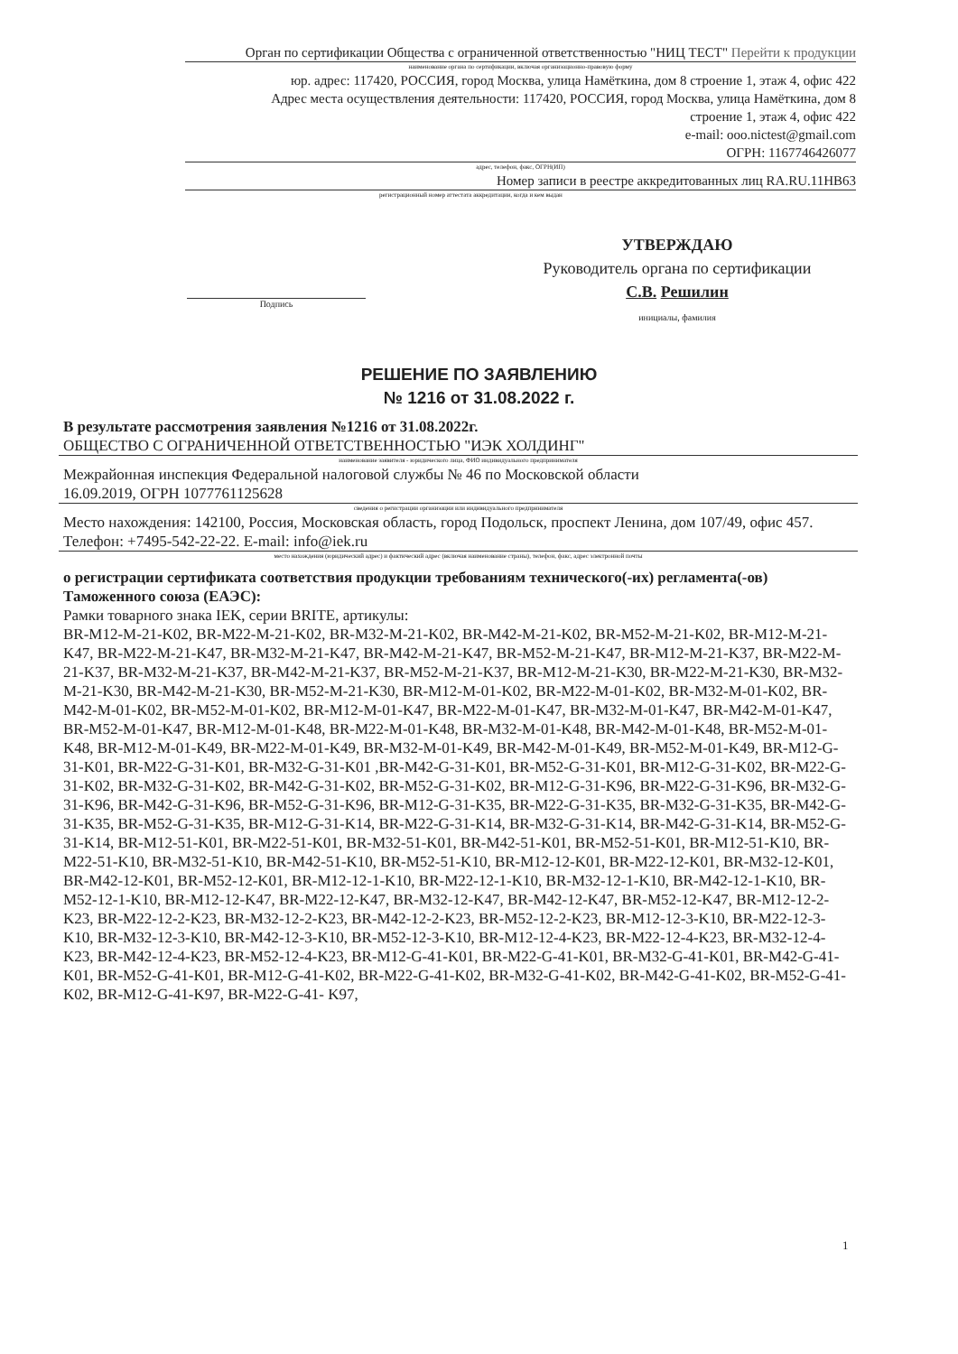Орган по сертификации Общества с ограниченной ответственностью "НИЦ ТЕСТ" Перейти к продукции
наименование органа по сертификации, включая организационно-правовую форму
юр. адрес: 117420, РОССИЯ, город Москва, улица Намёткина, дом 8 строение 1, этаж 4, офис 422
Адрес места осуществления деятельности: 117420, РОССИЯ, город Москва, улица Намёткина, дом 8
строение 1, этаж 4, офис 422
e-mail: ooo.nictest@gmail.com
ОГРН: 1167746426077
адрес, телефон, факс, ОГРН(ИП)
Номер записи в реестре аккредитованных лиц RA.RU.11НВ63
регистрационный номер аттестата аккредитации, когда и кем выдан
УТВЕРЖДАЮ
Руководитель органа по сертификации
С.В. Решилин
инициалы, фамилия
Подпись
РЕШЕНИЕ ПО ЗАЯВЛЕНИЮ
№ 1216 от 31.08.2022 г.
В результате рассмотрения заявления №1216 от 31.08.2022г.
ОБЩЕСТВО С ОГРАНИЧЕННОЙ ОТВЕТСТВЕННОСТЬЮ "ИЭК ХОЛДИНГ"
наименование заявителя - юридического лица, ФИО индивидуального предпринимателя
Межрайонная инспекция Федеральной налоговой службы № 46 по Московской области
16.09.2019, ОГРН 1077761125628
сведения о регистрации организации или индивидуального предпринимателя
Место нахождения: 142100, Россия, Московская область, город Подольск, проспект Ленина, дом 107/49, офис 457. Телефон: +7495-542-22-22. E-mail: info@iek.ru
место нахождения (юридический адрес) и фактический адрес (включая наименование страны), телефон, факс, адрес электронной почты
о регистрации сертификата соответствия продукции требованиям технического(-их) регламента(-ов) Таможенного союза (ЕАЭС):
Рамки товарного знака IEK, серии BRITE, артикулы:
BR-M12-M-21-K02, BR-M22-M-21-K02, BR-M32-M-21-K02, BR-M42-M-21-K02, BR-M52-M-21-K02, BR-M12-M-21-K47, BR-M22-M-21-K47, BR-M32-M-21-K47, BR-M42-M-21-K47, BR-M52-M-21-K47, BR-M12-M-21-K37, BR-M22-M-21-K37, BR-M32-M-21-K37, BR-M42-M-21-K37, BR-M52-M-21-K37, BR-M12-M-21-K30, BR-M22-M-21-K30, BR-M32-M-21-K30, BR-M42-M-21-K30, BR-M52-M-21-K30, BR-M12-M-01-K02, BR-M22-M-01-K02, BR-M32-M-01-K02, BR-M42-M-01-K02, BR-M52-M-01-K02, BR-M12-M-01-K47, BR-M22-M-01-K47, BR-M32-M-01-K47, BR-M42-M-01-K47, BR-M52-M-01-K47, BR-M12-M-01-K48, BR-M22-M-01-K48, BR-M32-M-01-K48, BR-M42-M-01-K48, BR-M52-M-01-K48, BR-M12-M-01-K49, BR-M22-M-01-K49, BR-M32-M-01-K49, BR-M42-M-01-K49, BR-M52-M-01-K49, BR-M12-G-31-K01, BR-M22-G-31-K01, BR-M32-G-31-K01 ,BR-M42-G-31-K01, BR-M52-G-31-K01, BR-M12-G-31-K02, BR-M22-G-31-K02, BR-M32-G-31-K02, BR-M42-G-31-K02, BR-M52-G-31-K02, BR-M12-G-31-K96, BR-M22-G-31-K96, BR-M32-G-31-K96, BR-M42-G-31-K96, BR-M52-G-31-K96, BR-M12-G-31-K35, BR-M22-G-31-K35, BR-M32-G-31-K35, BR-M42-G-31-K35, BR-M52-G-31-K35, BR-M12-G-31-K14, BR-M22-G-31-K14, BR-M32-G-31-K14, BR-M42-G-31-K14, BR-M52-G-31-K14, BR-M12-51-K01, BR-M22-51-K01, BR-M32-51-K01, BR-M42-51-K01, BR-M52-51-K01, BR-M12-51-K10, BR-M22-51-K10, BR-M32-51-K10, BR-M42-51-K10, BR-M52-51-K10, BR-M12-12-K01, BR-M22-12-K01, BR-M32-12-K01, BR-M42-12-K01, BR-M52-12-K01, BR-M12-12-1-K10, BR-M22-12-1-K10, BR-M32-12-1-K10, BR-M42-12-1-K10, BR-M52-12-1-K10, BR-M12-12-K47, BR-M22-12-K47, BR-M32-12-K47, BR-M42-12-K47, BR-M52-12-K47, BR-M12-12-2-K23, BR-M22-12-2-K23, BR-M32-12-2-K23, BR-M42-12-2-K23, BR-M52-12-2-K23, BR-M12-12-3-K10, BR-M22-12-3-K10, BR-M32-12-3-K10, BR-M42-12-3-K10, BR-M52-12-3-K10, BR-M12-12-4-K23, BR-M22-12-4-K23, BR-M32-12-4-K23, BR-M42-12-4-K23, BR-M52-12-4-K23, BR-M12-G-41-K01, BR-M22-G-41-K01, BR-M32-G-41-K01, BR-M42-G-41-K01, BR-M52-G-41-K01, BR-M12-G-41-K02, BR-M22-G-41-K02, BR-M32-G-41-K02, BR-M42-G-41-K02, BR-M52-G-41-K02, BR-M12-G-41-K97, BR-M22-G-41- K97,
1